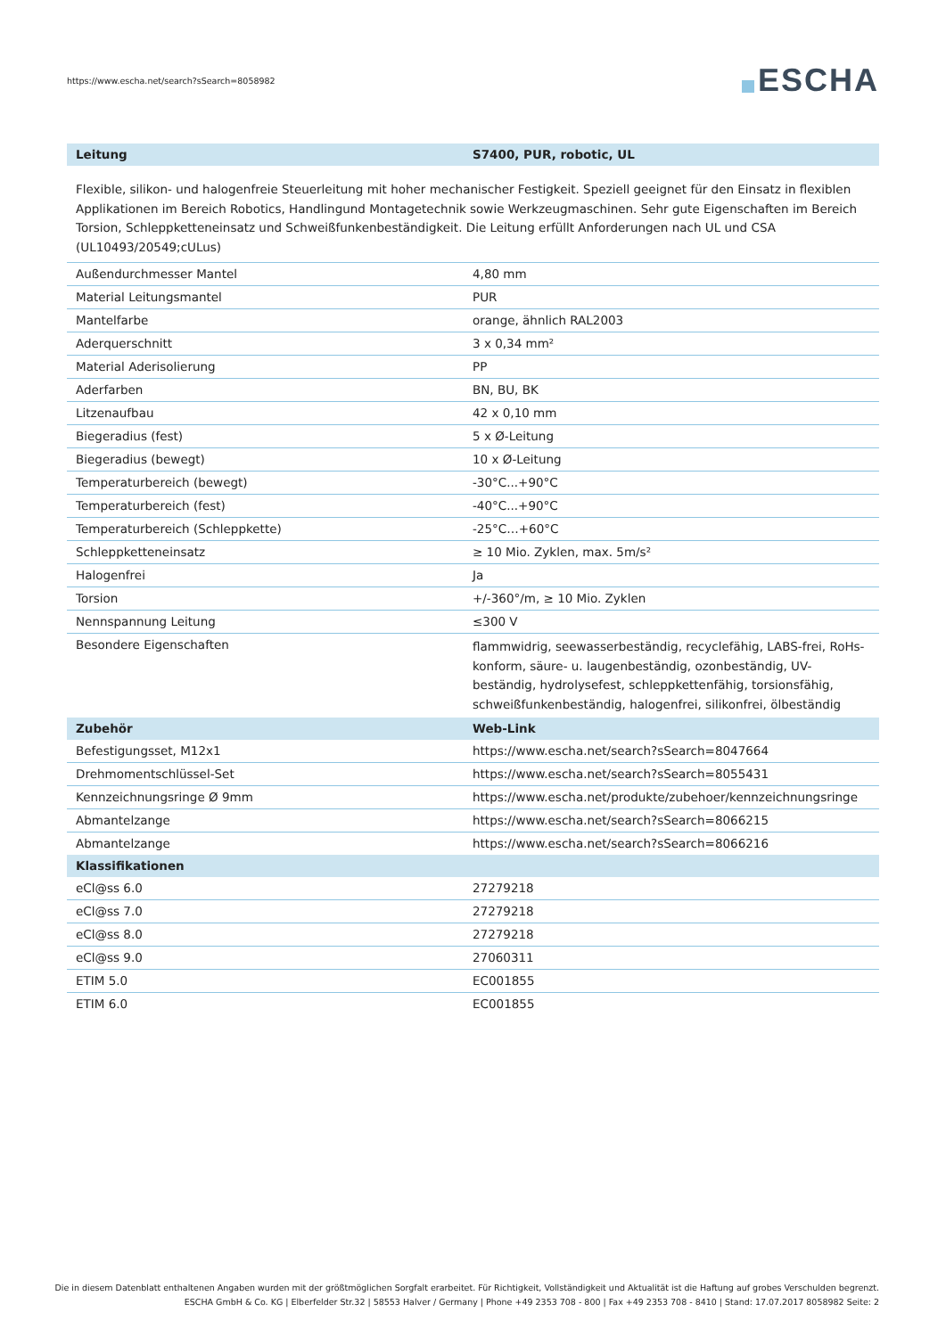https://www.escha.net/search?sSearch=8058982
ESCHA
| Leitung | S7400, PUR, robotic, UL |
| --- | --- |
Flexible, silikon- und halogenfreie Steuerleitung mit hoher mechanischer Festigkeit. Speziell geeignet für den Einsatz in flexiblen Applikationen im Bereich Robotics, Handlingund Montagetechnik sowie Werkzeugmaschinen. Sehr gute Eigenschaften im Bereich Torsion, Schleppketteneinsatz und Schweißfunkenbeständigkeit. Die Leitung erfüllt Anforderungen nach UL und CSA (UL10493/20549;cULus)
| Außendurchmesser Mantel | 4,80 mm |
| Material Leitungsmantel | PUR |
| Mantelfarbe | orange, ähnlich RAL2003 |
| Aderquerschnitt | 3 x 0,34 mm² |
| Material Aderisolierung | PP |
| Aderfarben | BN, BU, BK |
| Litzenaufbau | 42 x 0,10 mm |
| Biegeradius (fest) | 5 x Ø-Leitung |
| Biegeradius (bewegt) | 10 x Ø-Leitung |
| Temperaturbereich (bewegt) | -30°C...+90°C |
| Temperaturbereich (fest) | -40°C...+90°C |
| Temperaturbereich (Schleppkette) | -25°C…+60°C |
| Schleppketteneinsatz | ≥ 10 Mio. Zyklen, max. 5m/s² |
| Halogenfrei | Ja |
| Torsion | +/-360°/m, ≥ 10 Mio. Zyklen |
| Nennspannung Leitung | ≤300 V |
| Besondere Eigenschaften | flammwidrig, seewasserbeständig, recyclefähig, LABS-frei, RoHs-konform, säure- u. laugenbeständig, ozonbeständig, UV-beständig, hydrolysefest, schleppkettenfähig, torsionsfähig, schweißfunkenbeständig, halogenfrei, silikonfrei, ölbeständig |
| Zubehör | Web-Link |
| Befestigungsset, M12x1 | https://www.escha.net/search?sSearch=8047664 |
| Drehmomentschlüssel-Set | https://www.escha.net/search?sSearch=8055431 |
| Kennzeichnungsringe Ø 9mm | https://www.escha.net/produkte/zubehoer/kennzeichnungsringe |
| Abmantelzange | https://www.escha.net/search?sSearch=8066215 |
| Abmantelzange | https://www.escha.net/search?sSearch=8066216 |
| Klassifikationen | |
| eCl@ss 6.0 | 27279218 |
| eCl@ss 7.0 | 27279218 |
| eCl@ss 8.0 | 27279218 |
| eCl@ss 9.0 | 27060311 |
| ETIM 5.0 | EC001855 |
| ETIM 6.0 | EC001855 |
Die in diesem Datenblatt enthaltenen Angaben wurden mit der größtmöglichen Sorgfalt erarbeitet. Für Richtigkeit, Vollständigkeit und Aktualität ist die Haftung auf grobes Verschulden begrenzt.
ESCHA GmbH & Co. KG | Elberfelder Str.32 | 58553 Halver / Germany | Phone +49 2353 708 - 800 | Fax +49 2353 708 - 8410 | Stand: 17.07.2017 8058982 Seite: 2